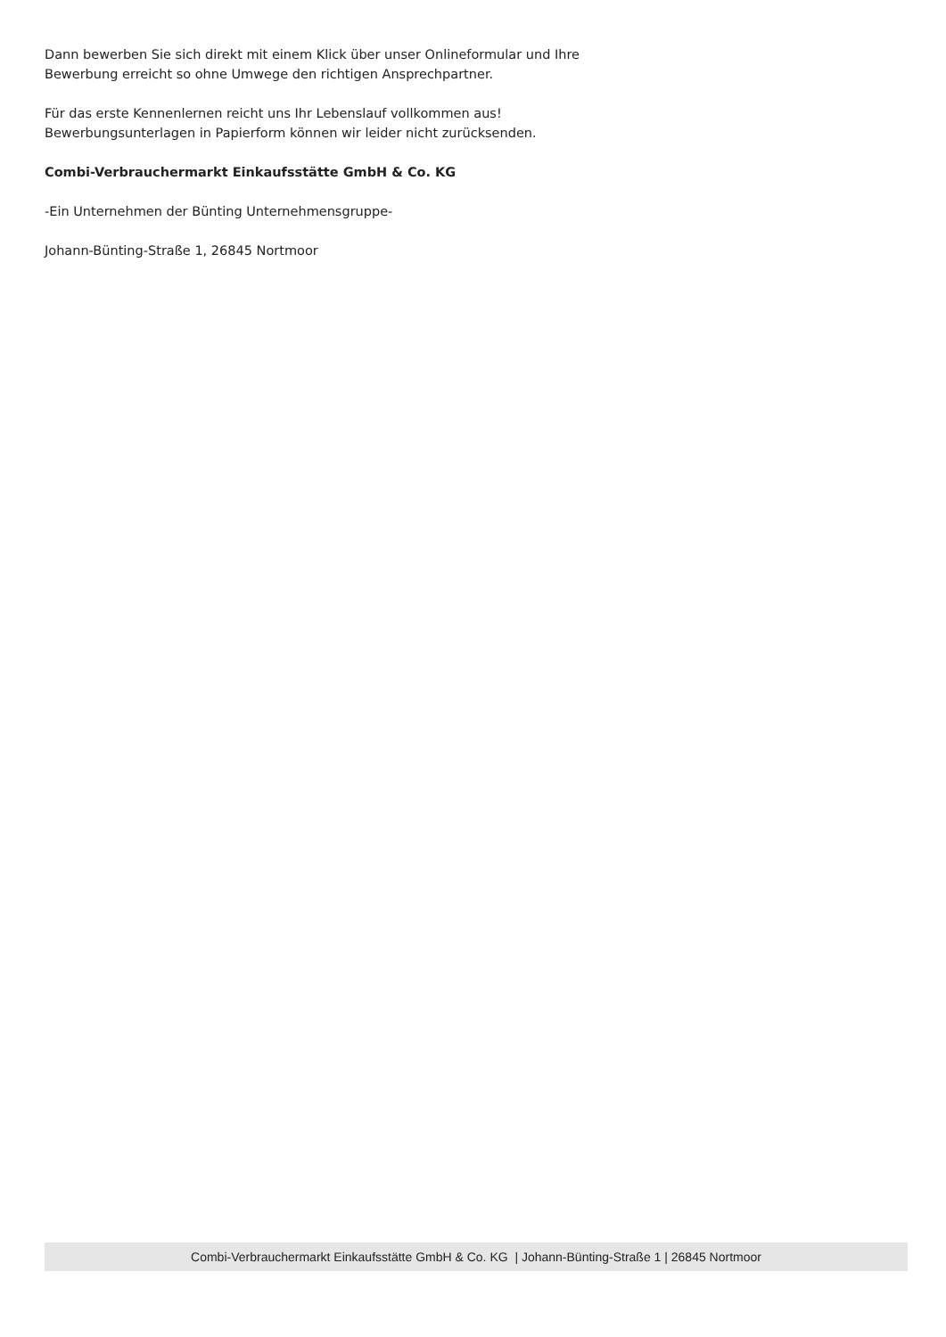Dann bewerben Sie sich direkt mit einem Klick über unser Onlineformular und Ihre
Bewerbung erreicht so ohne Umwege den richtigen Ansprechpartner.
Für das erste Kennenlernen reicht uns Ihr Lebenslauf vollkommen aus!
Bewerbungsunterlagen in Papierform können wir leider nicht zurücksenden.
Combi-Verbrauchermarkt Einkaufsstätte GmbH & Co. KG
-Ein Unternehmen der Bünting Unternehmensgruppe-
Johann-Bünting-Straße 1, 26845 Nortmoor
Combi-Verbrauchermarkt Einkaufsstätte GmbH & Co. KG | Johann-Bünting-Straße 1 | 26845 Nortmoor